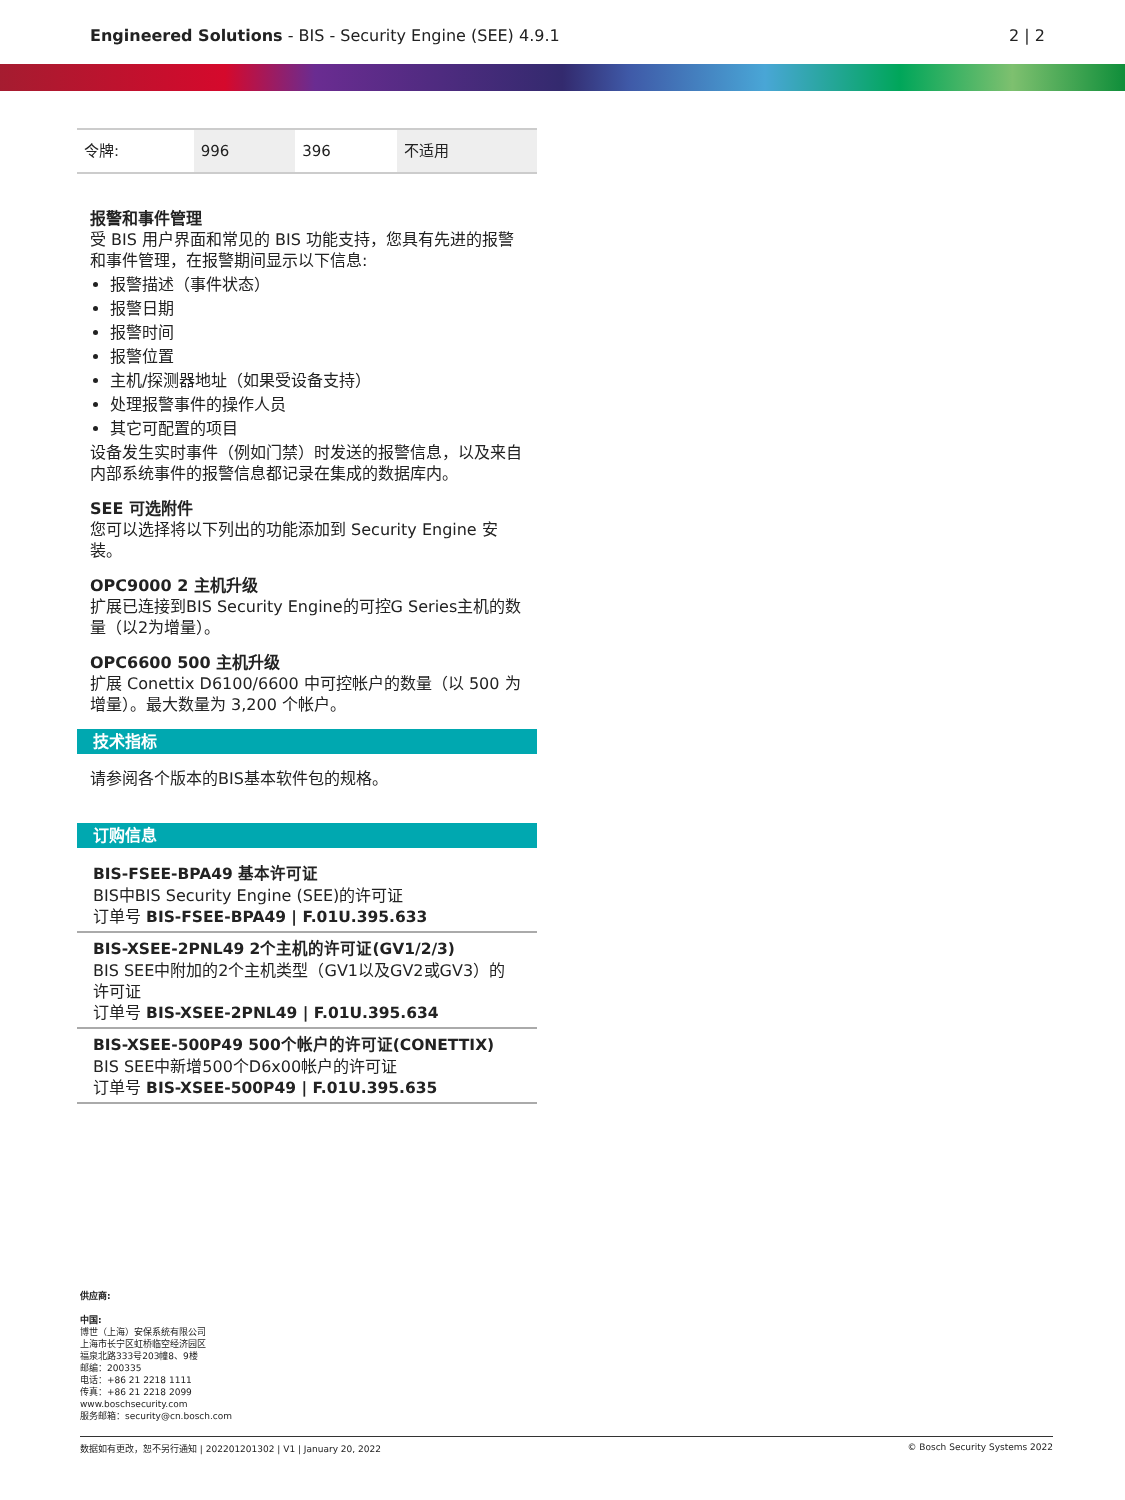Engineered Solutions - BIS - Security Engine (SEE) 4.9.1 2 | 2
| 令牌: | 996 | 396 | 不适用 |
报警和事件管理
受 BIS 用户界面和常见的 BIS 功能支持，您具有先进的报警和事件管理，在报警期间显示以下信息:
报警描述（事件状态）
报警日期
报警时间
报警位置
主机/探测器地址（如果受设备支持）
处理报警事件的操作人员
其它可配置的项目
设备发生实时事件（例如门禁）时发送的报警信息，以及来自内部系统事件的报警信息都记录在集成的数据库内。
SEE 可选附件
您可以选择将以下列出的功能添加到 Security Engine 安装。
OPC9000 2 主机升级
扩展已连接到BIS Security Engine的可控G Series主机的数量（以2为增量）。
OPC6600 500 主机升级
扩展 Conettix D6100/6600 中可控帐户的数量（以 500 为增量）。最大数量为 3,200 个帐户。
技术指标
请参阅各个版本的BIS基本软件包的规格。
订购信息
BIS-FSEE-BPA49 基本许可证
BIS中BIS Security Engine (SEE)的许可证
订单号 BIS-FSEE-BPA49 | F.01U.395.633
BIS-XSEE-2PNL49 2个主机的许可证(GV1/2/3)
BIS SEE中附加的2个主机类型（GV1以及GV2或GV3）的许可证
订单号 BIS-XSEE-2PNL49 | F.01U.395.634
BIS-XSEE-500P49 500个帐户的许可证(CONETTIX)
BIS SEE中新增500个D6x00帐户的许可证
订单号 BIS-XSEE-500P49 | F.01U.395.635
供应商:
中国:
博世（上海）安保系统有限公司
上海市长宁区虹桥临空经济园区
福泉北路333号203幢8、9楼
邮编：200335
电话：+86 21 2218 1111
传真：+86 21 2218 2099
www.boschsecurity.com
服务邮箱：security@cn.bosch.com
数据如有更改，恕不另行通知 | 202201201302 | V1 | January 20, 2022 © Bosch Security Systems 2022